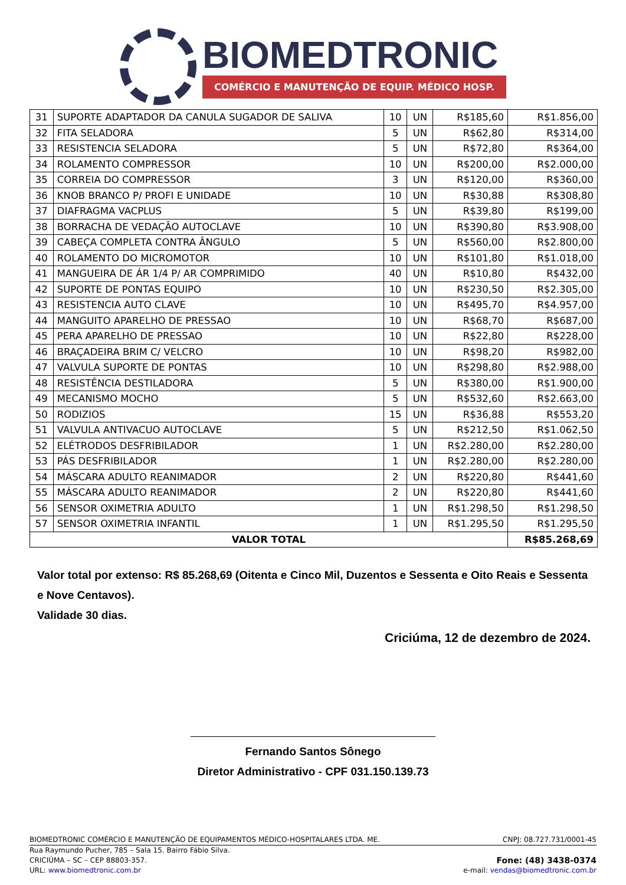BIOMEDTRONIC
COMÉRCIO E MANUTENÇÃO DE EQUIP. MÉDICO HOSP.
| 31 | SUPORTE ADAPTADOR DA CANULA SUGADOR DE SALIVA | 10 | UN | R$185,60 | R$1.856,00 |
| 32 | FITA SELADORA | 5 | UN | R$62,80 | R$314,00 |
| 33 | RESISTENCIA SELADORA | 5 | UN | R$72,80 | R$364,00 |
| 34 | ROLAMENTO COMPRESSOR | 10 | UN | R$200,00 | R$2.000,00 |
| 35 | CORREIA DO COMPRESSOR | 3 | UN | R$120,00 | R$360,00 |
| 36 | KNOB BRANCO P/ PROFI E UNIDADE | 10 | UN | R$30,88 | R$308,80 |
| 37 | DIAFRAGMA VACPLUS | 5 | UN | R$39,80 | R$199,00 |
| 38 | BORRACHA DE VEDAÇÃO AUTOCLAVE | 10 | UN | R$390,80 | R$3.908,00 |
| 39 | CABEÇA COMPLETA CONTRA ÂNGULO | 5 | UN | R$560,00 | R$2.800,00 |
| 40 | ROLAMENTO DO MICROMOTOR | 10 | UN | R$101,80 | R$1.018,00 |
| 41 | MANGUEIRA DE ÁR 1/4 P/ AR COMPRIMIDO | 40 | UN | R$10,80 | R$432,00 |
| 42 | SUPORTE DE PONTAS EQUIPO | 10 | UN | R$230,50 | R$2.305,00 |
| 43 | RESISTENCIA AUTO CLAVE | 10 | UN | R$495,70 | R$4.957,00 |
| 44 | MANGUITO APARELHO DE PRESSAO | 10 | UN | R$68,70 | R$687,00 |
| 45 | PERA APARELHO DE PRESSAO | 10 | UN | R$22,80 | R$228,00 |
| 46 | BRAÇADEIRA BRIM C/ VELCRO | 10 | UN | R$98,20 | R$982,00 |
| 47 | VALVULA SUPORTE DE PONTAS | 10 | UN | R$298,80 | R$2.988,00 |
| 48 | RESISTÊNCIA DESTILADORA | 5 | UN | R$380,00 | R$1.900,00 |
| 49 | MECANISMO MOCHO | 5 | UN | R$532,60 | R$2.663,00 |
| 50 | RODIZIOS | 15 | UN | R$36,88 | R$553,20 |
| 51 | VALVULA ANTIVACUO AUTOCLAVE | 5 | UN | R$212,50 | R$1.062,50 |
| 52 | ELÉTRODOS DESFRIBILADOR | 1 | UN | R$2.280,00 | R$2.280,00 |
| 53 | PÁS DESFRIBILADOR | 1 | UN | R$2.280,00 | R$2.280,00 |
| 54 | MÁSCARA ADULTO REANIMADOR | 2 | UN | R$220,80 | R$441,60 |
| 55 | MÁSCARA ADULTO REANIMADOR | 2 | UN | R$220,80 | R$441,60 |
| 56 | SENSOR OXIMETRIA ADULTO | 1 | UN | R$1.298,50 | R$1.298,50 |
| 57 | SENSOR OXIMETRIA INFANTIL | 1 | UN | R$1.295,50 | R$1.295,50 |
| VALOR TOTAL | | | | | R$85.268,69 |
Valor total por extenso: R$ 85.268,69 (Oitenta e Cinco Mil, Duzentos e Sessenta e Oito Reais e Sessenta e Nove Centavos).
Validade 30 dias.
Criciúma, 12 de dezembro de 2024.
Fernando Santos Sônego
Diretor Administrativo - CPF 031.150.139.73
BIOMEDTRONIC COMÉRCIO E MANUTENÇÃO DE EQUIPAMENTOS MÉDICO-HOSPITALARES LTDA. ME. CNPJ: 08.727.731/0001-45
Rua Raymundo Pucher, 785 – Sala 15. Bairro Fábio Silva.
CRICIÚMA – SC – CEP 88803-357. Fone: (48) 3438-0374
URL: www.biomedtronic.com.br e-mail: vendas@biomedtronic.com.br